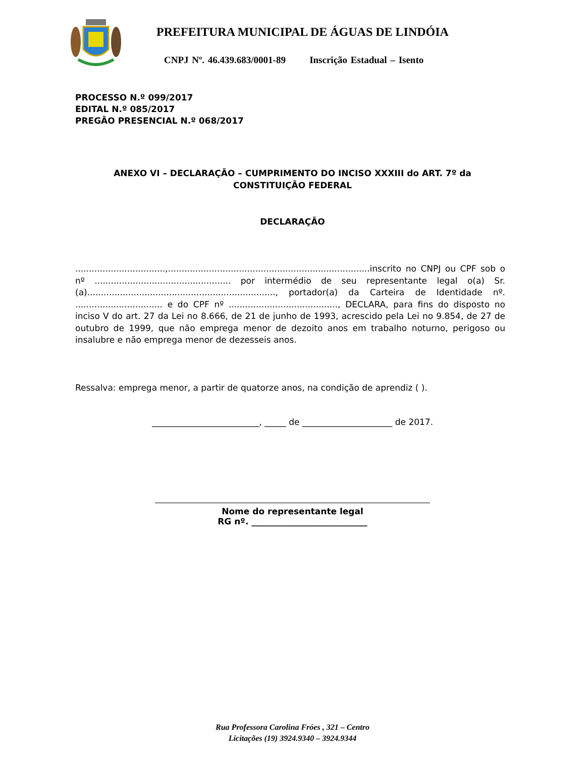PREFEITURA MUNICIPAL DE ÁGUAS DE LINDÓIA
CNPJ Nº. 46.439.683/0001-89 Inscrição Estadual – Isento
PROCESSO N.º 099/2017
EDITAL N.º 085/2017
PREGÃO PRESENCIAL N.º 068/2017
ANEXO VI – DECLARAÇÃO – CUMPRIMENTO DO INCISO XXXIII do ART. 7º da CONSTITUIÇÃO FEDERAL
DECLARAÇÃO
.................................,..........................................................................inscrito no CNPJ ou CPF sob o nº .................................................. por intermédio de seu representante legal o(a) Sr.(a)....................................................................., portador(a) da Carteira de Identidade nº. ................................ e do CPF nº ........................................, DECLARA, para fins do disposto no inciso V do art. 27 da Lei no 8.666, de 21 de junho de 1993, acrescido pela Lei no 9.854, de 27 de outubro de 1999, que não emprega menor de dezoito anos em trabalho noturno, perigoso ou insalubre e não emprega menor de dezesseis anos.
Ressalva: emprega menor, a partir de quatorze anos, na condição de aprendiz ( ).
_________________________, _____ de _____________________ de 2017.
Nome do representante legal
RG nº. ___________________________
Rua Professora Carolina Fróes , 321 – Centro
Licitações (19) 3924.9340 – 3924.9344